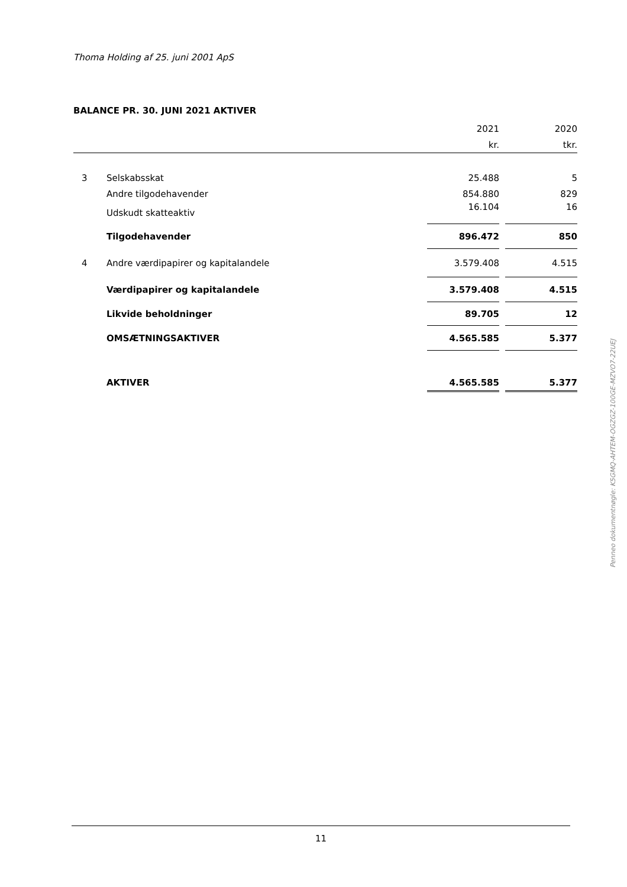Thoma Holding af 25. juni 2001 ApS
BALANCE PR. 30. JUNI 2021 AKTIVER
| | | 2021 | | 2020 |
| --- | --- | --- | --- | --- |
| | | kr. | | tkr. |
| 3 | Selskabsskat | 25.488 | | 5 |
| | Andre tilgodehavender | 854.880 | | 829 |
| | Udskudt skatteaktiv | 16.104 | | 16 |
| | Tilgodehavender | 896.472 | | 850 |
| 4 | Andre værdipapirer og kapitalandele | 3.579.408 | | 4.515 |
| | Værdipapirer og kapitalandele | 3.579.408 | | 4.515 |
| | Likvide beholdninger | 89.705 | | 12 |
| | OMSÆTNINGSAKTIVER | 4.565.585 | | 5.377 |
| | AKTIVER | 4.565.585 | | 5.377 |
11
Penneo dokumentnøgle: K5GMQ-AHTEM-OGZGZ-100GE-MZVO7-22UEJ